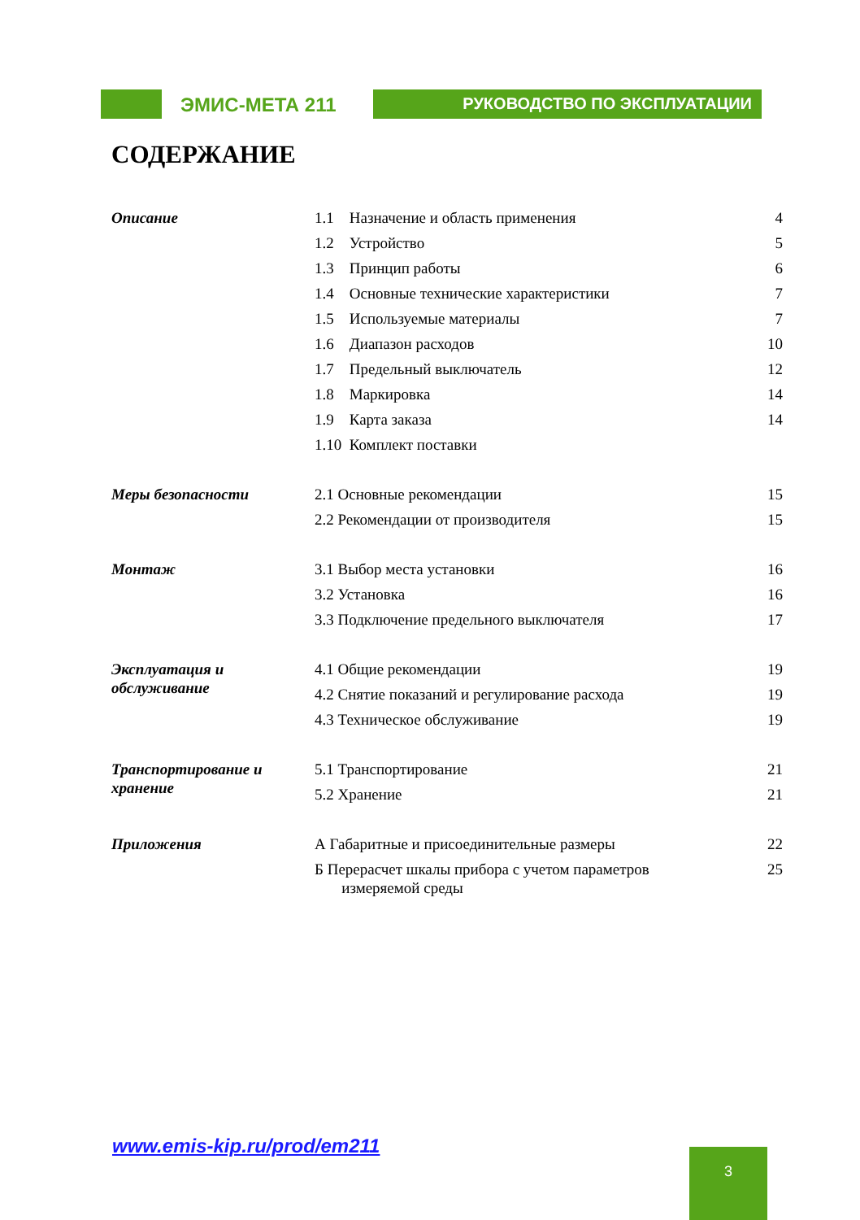ЭМИС-МЕТА 211
РУКОВОДСТВО ПО ЭКСПЛУАТАЦИИ
СОДЕРЖАНИЕ
| Описание | 1.1 Назначение и область применения | 4 |
| | 1.2 Устройство | 5 |
| | 1.3 Принцип работы | 6 |
| | 1.4 Основные технические характеристики | 7 |
| | 1.5 Используемые материалы | 7 |
| | 1.6 Диапазон расходов | 10 |
| | 1.7 Предельный выключатель | 12 |
| | 1.8 Маркировка | 14 |
| | 1.9 Карта заказа | 14 |
| | 1.10 Комплект поставки | |
| Меры безопасности | 2.1 Основные рекомендации | 15 |
| | 2.2 Рекомендации от производителя | 15 |
| Монтаж | 3.1 Выбор места установки | 16 |
| | 3.2 Установка | 16 |
| | 3.3 Подключение предельного выключателя | 17 |
| Эксплуатация и обслуживание | 4.1 Общие рекомендации | 19 |
| | 4.2 Снятие показаний и регулирование расхода | 19 |
| | 4.3 Техническое обслуживание | 19 |
| Транспортирование и хранение | 5.1 Транспортирование | 21 |
| | 5.2 Хранение | 21 |
| Приложения | А Габаритные и присоединительные размеры | 22 |
| | Б Перерасчет шкалы прибора с учетом параметров измеряемой среды | 25 |
www.emis-kip.ru/prod/em211 3